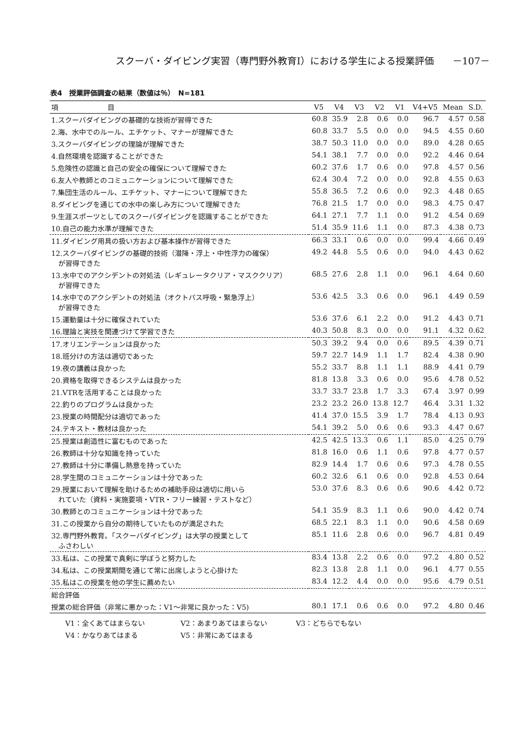スクーバ・ダイビング実習（専門野外教育Ⅰ）における学生による授業評価 －107－
表4　授業評価調査の結果（数値は％）　N=181
| 項 目 | V5 | V4 | V3 | V2 | V1 | V4+V5 | Mean | S.D. |
| --- | --- | --- | --- | --- | --- | --- | --- | --- |
| 1.スクーバダイビングの基礎的な技術が習得できた | 60.8 | 35.9 | 2.8 | 0.6 | 0.0 | 96.7 | 4.57 | 0.58 |
| 2.海、水中でのルール、エチケット、マナーが理解できた | 60.8 | 33.7 | 5.5 | 0.0 | 0.0 | 94.5 | 4.55 | 0.60 |
| 3.スクーバダイビングの理論が理解できた | 38.7 | 50.3 | 11.0 | 0.0 | 0.0 | 89.0 | 4.28 | 0.65 |
| 4.自然環境を認識することができた | 54.1 | 38.1 | 7.7 | 0.0 | 0.0 | 92.2 | 4.46 | 0.64 |
| 5.危険性の認識と自己の安全の確保について理解できた | 60.2 | 37.6 | 1.7 | 0.6 | 0.0 | 97.8 | 4.57 | 0.56 |
| 6.友人や教師とのコミュニケーションについて理解できた | 62.4 | 30.4 | 7.2 | 0.0 | 0.0 | 92.8 | 4.55 | 0.63 |
| 7.集団生活のルール、エチケット、マナーについて理解できた | 55.8 | 36.5 | 7.2 | 0.6 | 0.0 | 92.3 | 4.48 | 0.65 |
| 8.ダイビングを通じての水中の楽しみ方について理解できた | 76.8 | 21.5 | 1.7 | 0.0 | 0.0 | 98.3 | 4.75 | 0.47 |
| 9.生涯スポーツとしてのスクーバダイビングを認識することができた | 64.1 | 27.1 | 7.7 | 1.1 | 0.0 | 91.2 | 4.54 | 0.69 |
| 10.自己の能力水準が理解できた | 51.4 | 35.9 | 11.6 | 1.1 | 0.0 | 87.3 | 4.38 | 0.73 |
| 11.ダイビング用具の扱い方および基本操作が習得できた | 66.3 | 33.1 | 0.6 | 0.0 | 0.0 | 99.4 | 4.66 | 0.49 |
| 12.スクーバダイビングの基礎的技術（潜降・浮上・中性浮力の確保） が習得できた | 49.2 | 44.8 | 5.5 | 0.6 | 0.0 | 94.0 | 4.43 | 0.62 |
| 13.水中でのアクシデントの対処法（レギュレータクリア・マスククリア） が習得できた | 68.5 | 27.6 | 2.8 | 1.1 | 0.0 | 96.1 | 4.64 | 0.60 |
| 14.水中でのアクシデントの対処法（オクトパス呼吸・緊急浮上） が習得できた | 53.6 | 42.5 | 3.3 | 0.6 | 0.0 | 96.1 | 4.49 | 0.59 |
| 15.運動量は十分に確保されていた | 53.6 | 37.6 | 6.1 | 2.2 | 0.0 | 91.2 | 4.43 | 0.71 |
| 16.理論と実技を関連づけて学習できた | 40.3 | 50.8 | 8.3 | 0.0 | 0.0 | 91.1 | 4.32 | 0.62 |
| 17.オリエンテーションは良かった | 50.3 | 39.2 | 9.4 | 0.0 | 0.6 | 89.5 | 4.39 | 0.71 |
| 18.班分けの方法は適切であった | 59.7 | 22.7 | 14.9 | 1.1 | 1.7 | 82.4 | 4.38 | 0.90 |
| 19.夜の講義は良かった | 55.2 | 33.7 | 8.8 | 1.1 | 1.1 | 88.9 | 4.41 | 0.79 |
| 20.資格を取得できるシステムは良かった | 81.8 | 13.8 | 3.3 | 0.6 | 0.0 | 95.6 | 4.78 | 0.52 |
| 21.VTRを活用することは良かった | 33.7 | 33.7 | 23.8 | 1.7 | 3.3 | 67.4 | 3.97 | 0.99 |
| 22.釣りのプログラムは良かった | 23.2 | 23.2 | 26.0 | 13.8 | 12.7 | 46.4 | 3.31 | 1.32 |
| 23.授業の時間配分は適切であった | 41.4 | 37.0 | 15.5 | 3.9 | 1.7 | 78.4 | 4.13 | 0.93 |
| 24.テキスト・教材は良かった | 54.1 | 39.2 | 5.0 | 0.6 | 0.6 | 93.3 | 4.47 | 0.67 |
| 25.授業は創造性に富むものであった | 42.5 | 42.5 | 13.3 | 0.6 | 1.1 | 85.0 | 4.25 | 0.79 |
| 26.教師は十分な知識を持っていた | 81.8 | 16.0 | 0.6 | 1.1 | 0.6 | 97.8 | 4.77 | 0.57 |
| 27.教師は十分に準備し熱意を持っていた | 82.9 | 14.4 | 1.7 | 0.6 | 0.6 | 97.3 | 4.78 | 0.55 |
| 28.学生間のコミュニケーションは十分であった | 60.2 | 32.6 | 6.1 | 0.6 | 0.0 | 92.8 | 4.53 | 0.64 |
| 29.授業において理解を助けるための補助手段は適切に用いら れていた（資料・実施要項・VTR・フリー練習・テストなど） | 53.0 | 37.6 | 8.3 | 0.6 | 0.6 | 90.6 | 4.42 | 0.72 |
| 30.教師とのコミュニケーションは十分であった | 54.1 | 35.9 | 8.3 | 1.1 | 0.6 | 90.0 | 4.42 | 0.74 |
| 31.この授業から自分の期待していたものが満足された | 68.5 | 22.1 | 8.3 | 1.1 | 0.0 | 90.6 | 4.58 | 0.69 |
| 32.専門野外教育。「スクーバダイビング」は大学の授業として ふさわしい | 85.1 | 11.6 | 2.8 | 0.6 | 0.0 | 96.7 | 4.81 | 0.49 |
| 33.私は、この授業で真剣に学ぼうと努力した | 83.4 | 13.8 | 2.2 | 0.6 | 0.0 | 97.2 | 4.80 | 0.52 |
| 34.私は、この授業期間を通じて常に出席しようと心掛けた | 82.3 | 13.8 | 2.8 | 1.1 | 0.0 | 96.1 | 4.77 | 0.55 |
| 35.私はこの授業を他の学生に薦めたい | 83.4 | 12.2 | 4.4 | 0.0 | 0.0 | 95.6 | 4.79 | 0.51 |
| 総合評価 | | | | | | | | |
| 授業の総合評価（非常に悪かった：V1～非常に良かった：V5) | 80.1 | 17.1 | 0.6 | 0.6 | 0.0 | 97.2 | 4.80 | 0.46 |
V1：全くあてはまらない V2：あまりあてはまらない V3：どちらでもない
V4：かなりあてはまる V5：非常にあてはまる